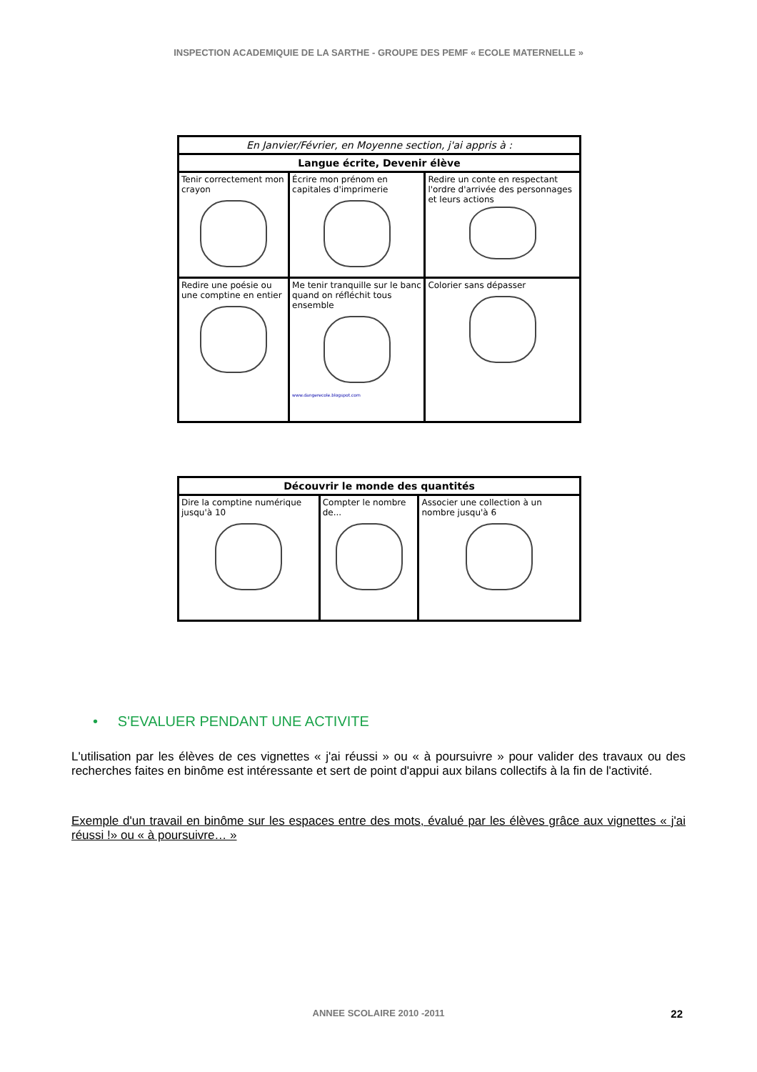INSPECTION ACADEMIQUIE DE LA SARTHE - GROUPE DES PEMF « ECOLE MATERNELLE »
| En Janvier/Février, en Moyenne section, j'ai appris à : | | |
| --- | --- | --- |
| Langue écrite, Devenir élève | | |
| Tenir correctement mon crayon | Écrire mon prénom en capitales d'imprimerie | Redire un conte en respectant l'ordre d'arrivée des personnages et leurs actions |
| Redire une poésie ou une comptine en entier | Me tenir tranquille sur le banc quand on réfléchit tous ensemble www.dangerecole.blogspot.com | Colorier sans dépasser |
| Découvrir le monde des quantités | | |
| --- | --- | --- |
| Dire la comptine numérique jusqu'à 10 | Compter le nombre de... | Associer une collection à un nombre jusqu'à 6 |
• S'EVALUER PENDANT UNE ACTIVITE
L'utilisation par les élèves de ces vignettes « j'ai réussi » ou « à poursuivre » pour valider des travaux ou des recherches faites en binôme est intéressante et sert de point d'appui aux bilans collectifs à la fin de l'activité.
Exemple d'un travail en binôme sur les espaces entre des mots, évalué par les élèves grâce aux vignettes « j'ai réussi !» ou « à poursuivre… »
ANNEE SCOLAIRE 2010 -2011 22